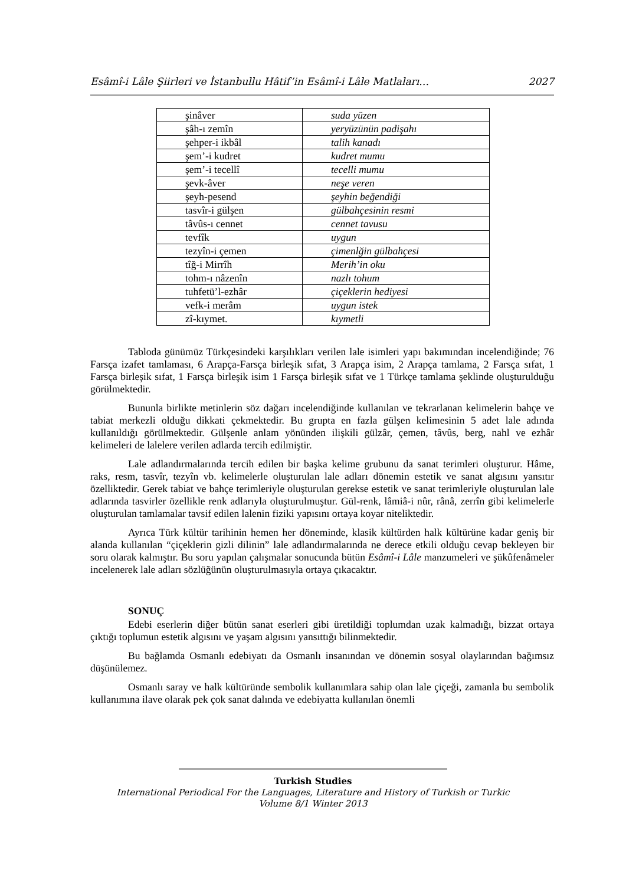Esâmî-i Lâle Şiirleri ve İstanbullu Hâtif’in Esâmî-i Lâle Matlaları… 2027
| şinâver | suda yüzen |
| şâh-ı zemîn | yeryüzünün padişahı |
| şehper-i ikbâl | talih kanadı |
| şem’-i kudret | kudret mumu |
| şem’-i tecellî | tecelli mumu |
| şevk-âver | neşe veren |
| şeyh-pesend | şeyhin beğendiği |
| tasvîr-i gülşen | gülbahçesinin resmi |
| tâvûs-ı cennet | cennet tavusu |
| tevfîk | uygun |
| tezyîn-i çemen | çimenlğin gülbahçesi |
| tîğ-i Mirrîh | Merih’in oku |
| tohm-ı nâzenîn | nazlı tohum |
| tuhfetü’l-ezhâr | çiçeklerin hediyesi |
| vefk-i merâm | uygun istek |
| zî-kıymet. | kıymetli |
Tabloda günümüz Türkçesindeki karşılıkları verilen lale isimleri yapı bakımından incelendiğinde; 76 Farsça izafet tamlaması, 6 Arapça-Farsça birleşik sıfat, 3 Arapça isim, 2 Arapça tamlama, 2 Farsça sıfat, 1 Farsça birleşik sıfat, 1 Farsça birleşik isim 1 Farsça birleşik sıfat ve 1 Türkçe tamlama şeklinde oluşturulduğu görülmektedir.
Bununla birlikte metinlerin söz dağarı incelendiğinde kullanılan ve tekrarlanan kelimelerin bahçe ve tabiat merkezli olduğu dikkati çekmektedir. Bu grupta en fazla gülşen kelimesinin 5 adet lale adında kullanıldığı görülmektedir. Gülşenle anlam yönünden ilişkili gülzâr, çemen, tâvûs, berg, nahl ve ezhâr kelimeleri de lalelere verilen adlarda tercih edilmiştir.
Lale adlandırmalarında tercih edilen bir başka kelime grubunu da sanat terimleri oluşturur. Hâme, raks, resm, tasvîr, tezyîn vb. kelimelerle oluşturulan lale adları dönemin estetik ve sanat algısını yansıtır özelliktedir. Gerek tabiat ve bahçe terimleriyle oluşturulan gerekse estetik ve sanat terimleriyle oluşturulan lale adlarında tasvirler özellikle renk adlarıyla oluşturulmuştur. Gül-renk, lâmiâ-i nûr, rânâ, zerrîn gibi kelimelerle oluşturulan tamlamalar tavsif edilen lalenin fiziki yapısını ortaya koyar niteliktedir.
Ayrıca Türk kültür tarihinin hemen her döneminde, klasik kültürden halk kültürüne kadar geniş bir alanda kullanılan “çiçeklerin gizli dilinin” lale adlandırmalarında ne derece etkili olduğu cevap bekleyen bir soru olarak kalmıştır. Bu soru yapılan çalışmalar sonucunda bütün Esâmî-i Lâle manzumeleri ve şükûfenâmeler incelenerek lale adları sözlüğünün oluşturulmasıyla ortaya çıkacaktır.
SONUÇ
Edebi eserlerin diğer bütün sanat eserleri gibi üretildiği toplumdan uzak kalmadığı, bizzat ortaya çıktığı toplumun estetik algısını ve yaşam algısını yansıttığı bilinmektedir.
Bu bağlamda Osmanlı edebiyatı da Osmanlı insanından ve dönemin sosyal olaylarından bağımsız düşünülemez.
Osmanlı saray ve halk kültüründe sembolik kullanımlara sahip olan lale çiçeği, zamanla bu sembolik kullanımına ilave olarak pek çok sanat dalında ve edebiyatta kullanılan önemli
Turkish Studies
International Periodical For the Languages, Literature and History of Turkish or Turkic
Volume 8/1 Winter 2013